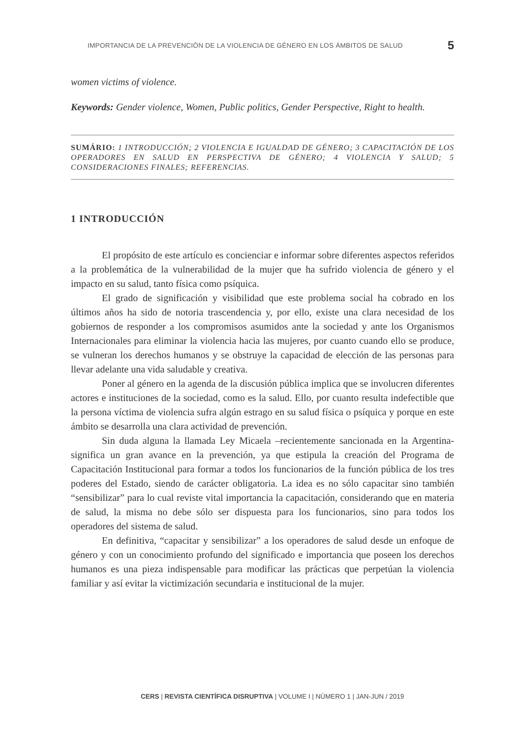IMPORTANCIA DE LA PREVENCIÓN DE LA VIOLENCIA DE GÉNERO EN LOS ÁMBITOS DE SALUD 5
women victims of violence.
Keywords: Gender violence, Women, Public politics, Gender Perspective, Right to health.
SUMÁRIO: 1 INTRODUCCIÓN; 2 VIOLENCIA E IGUALDAD DE GÉNERO; 3 CAPACITACIÓN DE LOS OPERADORES EN SALUD EN PERSPECTIVA DE GÉNERO; 4 VIOLENCIA Y SALUD; 5 CONSIDERACIONES FINALES; REFERENCIAS.
1 INTRODUCCIÓN
El propósito de este artículo es concienciar e informar sobre diferentes aspectos referidos a la problemática de la vulnerabilidad de la mujer que ha sufrido violencia de género y el impacto en su salud, tanto física como psíquica.
El grado de significación y visibilidad que este problema social ha cobrado en los últimos años ha sido de notoria trascendencia y, por ello, existe una clara necesidad de los gobiernos de responder a los compromisos asumidos ante la sociedad y ante los Organismos Internacionales para eliminar la violencia hacia las mujeres, por cuanto cuando ello se produce, se vulneran los derechos humanos y se obstruye la capacidad de elección de las personas para llevar adelante una vida saludable y creativa.
Poner al género en la agenda de la discusión pública implica que se involucren diferentes actores e instituciones de la sociedad, como es la salud. Ello, por cuanto resulta indefectible que la persona víctima de violencia sufra algún estrago en su salud física o psíquica y porque en este ámbito se desarrolla una clara actividad de prevención.
Sin duda alguna la llamada Ley Micaela –recientemente sancionada en la Argentina- significa un gran avance en la prevención, ya que estipula la creación del Programa de Capacitación Institucional para formar a todos los funcionarios de la función pública de los tres poderes del Estado, siendo de carácter obligatoria. La idea es no sólo capacitar sino también “sensibilizar” para lo cual reviste vital importancia la capacitación, considerando que en materia de salud, la misma no debe sólo ser dispuesta para los funcionarios, sino para todos los operadores del sistema de salud.
En definitiva, “capacitar y sensibilizar” a los operadores de salud desde un enfoque de género y con un conocimiento profundo del significado e importancia que poseen los derechos humanos es una pieza indispensable para modificar las prácticas que perpetúan la violencia familiar y así evitar la victimización secundaria e institucional de la mujer.
CERS | REVISTA CIENTÍFICA DISRUPTIVA | VOLUME I | NÚMERO 1 | JAN-JUN / 2019